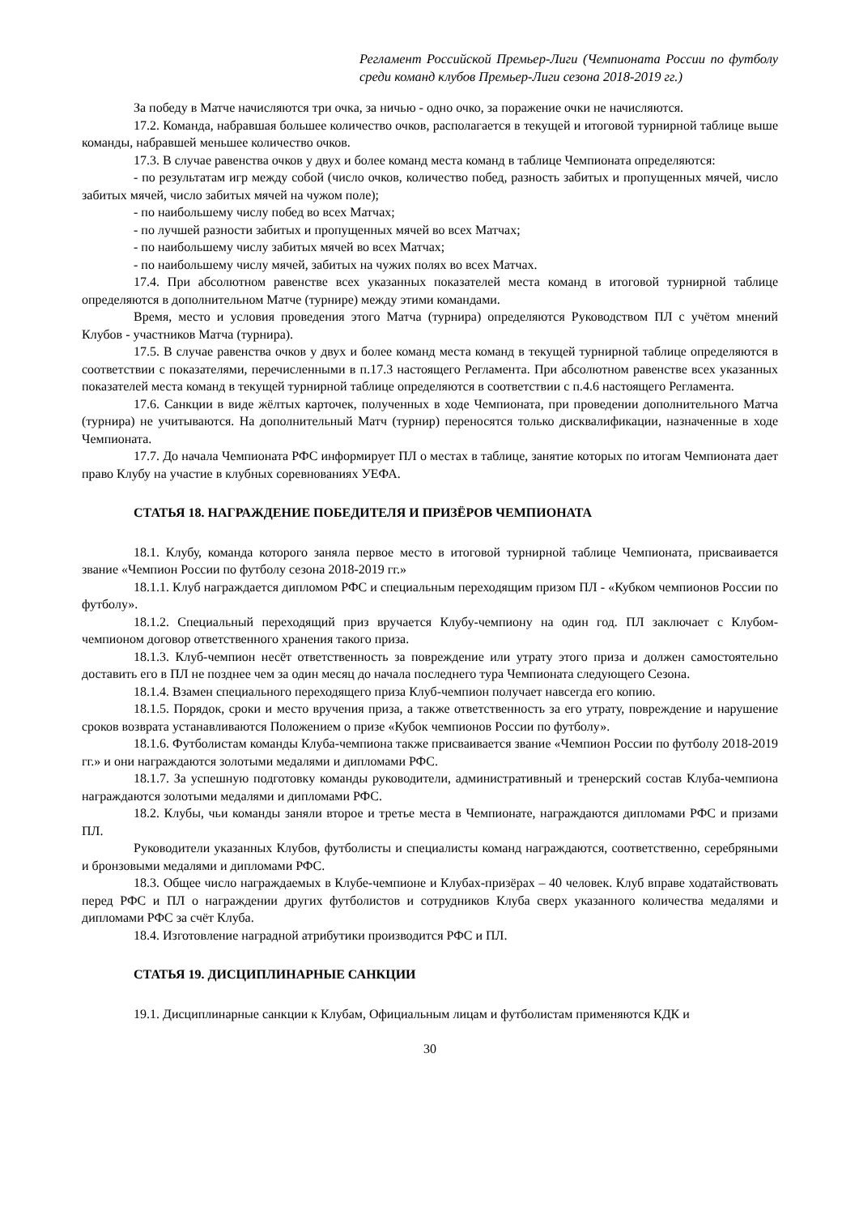Регламент Российской Премьер-Лиги (Чемпионата России по футболу среди команд клубов Премьер-Лиги сезона 2018-2019 гг.)
За победу в Матче начисляются три очка, за ничью - одно очко, за поражение очки не начисляются.
17.2. Команда, набравшая большее количество очков, располагается в текущей и итоговой турнирной таблице выше команды, набравшей меньшее количество очков.
17.3. В случае равенства очков у двух и более команд места команд в таблице Чемпионата определяются:
- по результатам игр между собой (число очков, количество побед, разность забитых и пропущенных мячей, число забитых мячей, число забитых мячей на чужом поле);
- по наибольшему числу побед во всех Матчах;
- по лучшей разности забитых и пропущенных мячей во всех Матчах;
- по наибольшему числу забитых мячей во всех Матчах;
- по наибольшему числу мячей, забитых на чужих полях во всех Матчах.
17.4. При абсолютном равенстве всех указанных показателей места команд в итоговой турнирной таблице определяются в дополнительном Матче (турнире) между этими командами.
Время, место и условия проведения этого Матча (турнира) определяются Руководством ПЛ с учётом мнений Клубов - участников Матча (турнира).
17.5. В случае равенства очков у двух и более команд места команд в текущей турнирной таблице определяются в соответствии с показателями, перечисленными в п.17.3 настоящего Регламента. При абсолютном равенстве всех указанных показателей места команд в текущей турнирной таблице определяются в соответствии с п.4.6 настоящего Регламента.
17.6. Санкции в виде жёлтых карточек, полученных в ходе Чемпионата, при проведении дополнительного Матча (турнира) не учитываются. На дополнительный Матч (турнир) переносятся только дисквалификации, назначенные в ходе Чемпионата.
17.7. До начала Чемпионата РФС информирует ПЛ о местах в таблице, занятие которых по итогам Чемпионата дает право Клубу на участие в клубных соревнованиях УЕФА.
СТАТЬЯ 18. НАГРАЖДЕНИЕ ПОБЕДИТЕЛЯ И ПРИЗЁРОВ ЧЕМПИОНАТА
18.1. Клубу, команда которого заняла первое место в итоговой турнирной таблице Чемпионата, присваивается звание «Чемпион России по футболу сезона 2018-2019 гг.»
18.1.1. Клуб награждается дипломом РФС и специальным переходящим призом ПЛ - «Кубком чемпионов России по футболу».
18.1.2. Специальный переходящий приз вручается Клубу-чемпиону на один год. ПЛ заключает с Клубом-чемпионом договор ответственного хранения такого приза.
18.1.3. Клуб-чемпион несёт ответственность за повреждение или утрату этого приза и должен самостоятельно доставить его в ПЛ не позднее чем за один месяц до начала последнего тура Чемпионата следующего Сезона.
18.1.4. Взамен специального переходящего приза Клуб-чемпион получает навсегда его копию.
18.1.5. Порядок, сроки и место вручения приза, а также ответственность за его утрату, повреждение и нарушение сроков возврата устанавливаются Положением о призе «Кубок чемпионов России по футболу».
18.1.6. Футболистам команды Клуба-чемпиона также присваивается звание «Чемпион России по футболу 2018-2019 гг.» и они награждаются золотыми медалями и дипломами РФС.
18.1.7. За успешную подготовку команды руководители, административный и тренерский состав Клуба-чемпиона награждаются золотыми медалями и дипломами РФС.
18.2. Клубы, чьи команды заняли второе и третье места в Чемпионате, награждаются дипломами РФС и призами ПЛ.
Руководители указанных Клубов, футболисты и специалисты команд награждаются, соответственно, серебряными и бронзовыми медалями и дипломами РФС.
18.3. Общее число награждаемых в Клубе-чемпионе и Клубах-призёрах – 40 человек. Клуб вправе ходатайствовать перед РФС и ПЛ о награждении других футболистов и сотрудников Клуба сверх указанного количества медалями и дипломами РФС за счёт Клуба.
18.4. Изготовление наградной атрибутики производится РФС и ПЛ.
СТАТЬЯ 19. ДИСЦИПЛИНАРНЫЕ САНКЦИИ
19.1. Дисциплинарные санкции к Клубам, Официальным лицам и футболистам применяются КДК и
30